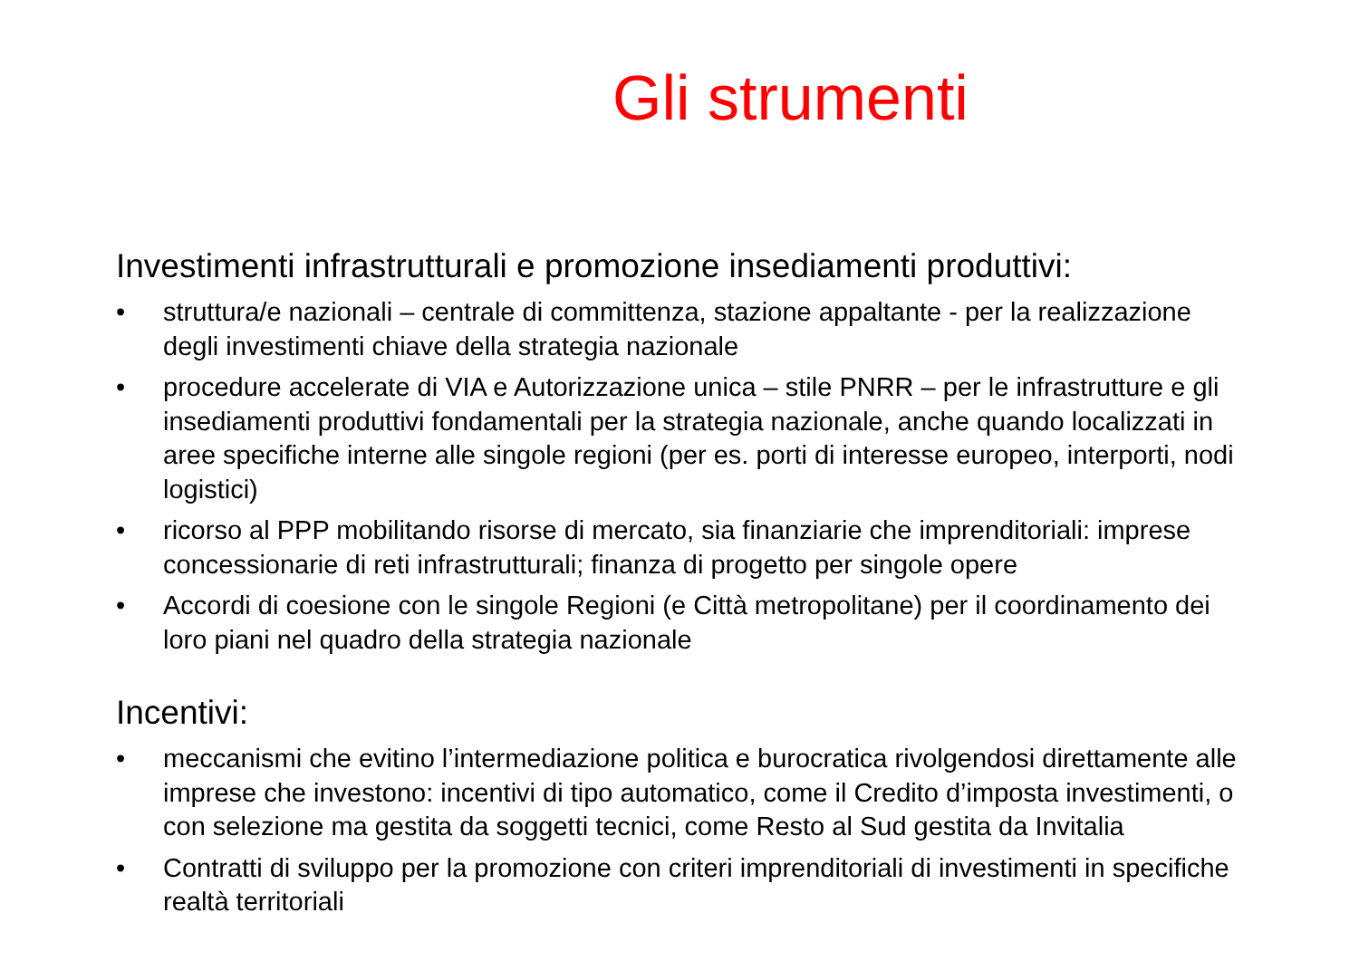Gli strumenti
Investimenti infrastrutturali e promozione insediamenti produttivi:
• struttura/e nazionali – centrale di committenza, stazione appaltante - per la realizzazione degli investimenti chiave della strategia nazionale
• procedure accelerate di VIA e Autorizzazione unica – stile PNRR – per le infrastrutture e gli insediamenti produttivi fondamentali per la strategia nazionale, anche quando localizzati in aree specifiche interne alle singole regioni (per es. porti di interesse europeo, interporti, nodi logistici)
• ricorso al PPP mobilitando risorse di mercato, sia finanziarie che imprenditoriali: imprese concessionarie di reti infrastrutturali; finanza di progetto per singole opere
• Accordi di coesione con le singole Regioni (e Città metropolitane) per il coordinamento dei loro piani nel quadro della strategia nazionale
Incentivi:
• meccanismi che evitino l’intermediazione politica e burocratica rivolgendosi direttamente alle imprese che investono: incentivi di tipo automatico, come il Credito d’imposta investimenti, o con selezione ma gestita da soggetti tecnici, come Resto al Sud gestita da Invitalia
• Contratti di sviluppo per la promozione con criteri imprenditoriali di investimenti in specifiche realtà territoriali